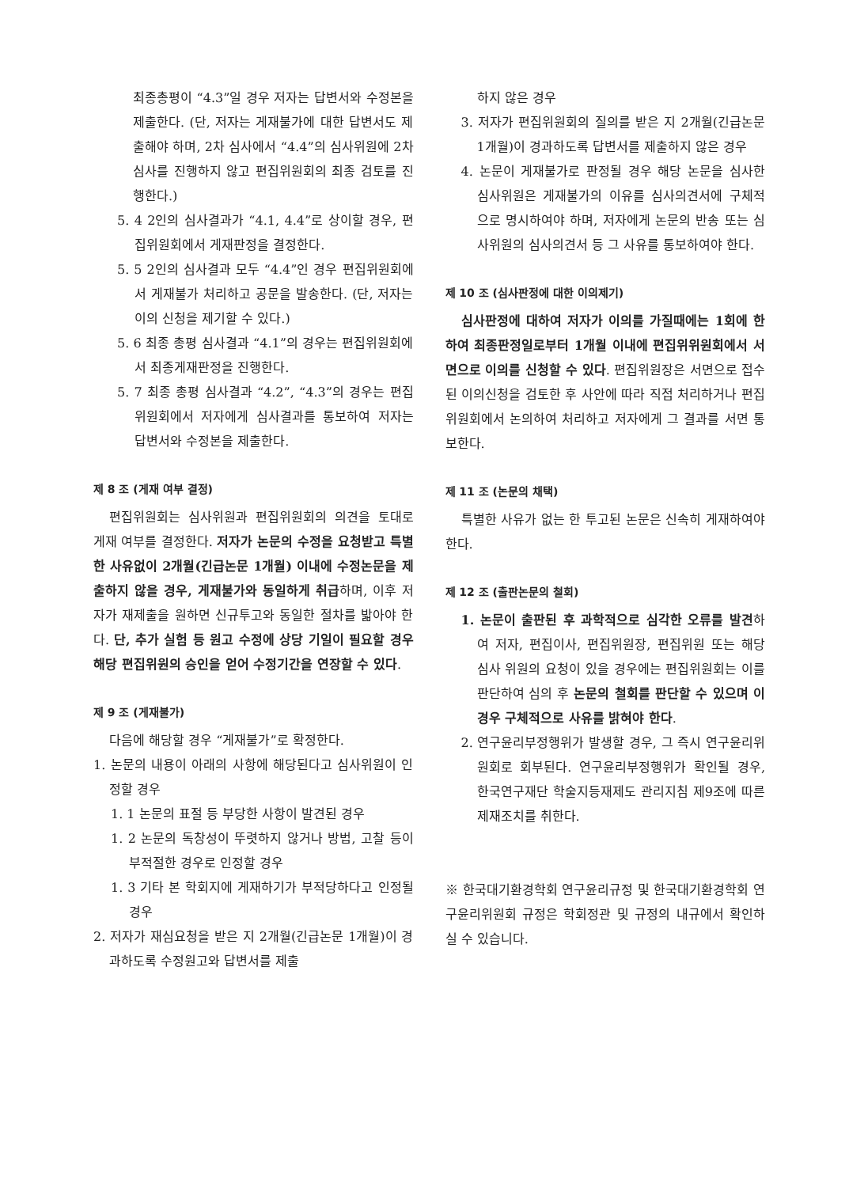최종총평이 “4.3”일 경우 저자는 답변서와 수정본을 제출한다. (단, 저자는 게재불가에 대한 답변서도 제출해야 하며, 2차 심사에서 “4.4”의 심사위원에 2차 심사를 진행하지 않고 편집위원회의 최종 검토를 진행한다.)
5. 4 2인의 심사결과가 “4.1, 4.4”로 상이할 경우, 편집위원회에서 게재판정을 결정한다.
5. 5 2인의 심사결과 모두 “4.4”인 경우 편집위원회에서 게재불가 처리하고 공문을 발송한다. (단, 저자는 이의 신청을 제기할 수 있다.)
5. 6 최종 총평 심사결과 “4.1”의 경우는 편집위원회에서 최종게재판정을 진행한다.
5. 7 최종 총평 심사결과 “4.2”, “4.3”의 경우는 편집위원회에서 저자에게 심사결과를 통보하여 저자는 답변서와 수정본을 제출한다.
제 8 조 (게재 여부 결정)
편집위원회는 심사위원과 편집위원회의 의견을 토대로 게재 여부를 결정한다. 저자가 논문의 수정을 요청받고 특별한 사유없이 2개월(긴급논문 1개월) 이내에 수정논문을 제출하지 않을 경우, 게재불가와 동일하게 취급하며, 이후 저자가 재제출을 원하면 신규투고와 동일한 절차를 밟아야 한다. 단, 추가 실험 등 원고 수정에 상당 기일이 필요할 경우 해당 편집위원의 승인을 얻어 수정기간을 연장할 수 있다.
제 9 조 (게재불가)
다음에 해당할 경우 “게재불가”로 확정한다.
1. 논문의 내용이 아래의 사항에 해당된다고 심사위원이 인정할 경우
1. 1 논문의 표절 등 부당한 사항이 발견된 경우
1. 2 논문의 독창성이 뚜렷하지 않거나 방법, 고찰 등이 부적절한 경우로 인정할 경우
1. 3 기타 본 학회지에 게재하기가 부적당하다고 인정될 경우
2. 저자가 재심요청을 받은 지 2개월(긴급논문 1개월)이 경과하도록 수정원고와 답변서를 제출
하지 않은 경우
3. 저자가 편집위원회의 질의를 받은 지 2개월(긴급논문 1개월)이 경과하도록 답변서를 제출하지 않은 경우
4. 논문이 게재불가로 판정될 경우 해당 논문을 심사한 심사위원은 게재불가의 이유를 심사의견서에 구체적으로 명시하여야 하며, 저자에게 논문의 반송 또는 심사위원의 심사의견서 등 그 사유를 통보하여야 한다.
제 10 조 (심사판정에 대한 이의제기)
심사판정에 대하여 저자가 이의를 가질때에는 1회에 한하여 최종판정일로부터 1개월 이내에 편집위위원회에서 서면으로 이의를 신청할 수 있다. 편집위원장은 서면으로 접수된 이의신청을 검토한 후 사안에 따라 직접 처리하거나 편집위원회에서 논의하여 처리하고 저자에게 그 결과를 서면 통보한다.
제 11 조 (논문의 채택)
특별한 사유가 없는 한 투고된 논문은 신속히 게재하여야 한다.
제 12 조 (출판논문의 철회)
1. 논문이 출판된 후 과학적으로 심각한 오류를 발견하여 저자, 편집이사, 편집위원장, 편집위원 또는 해당 심사 위원의 요청이 있을 경우에는 편집위원회는 이를 판단하여 심의 후 논문의 철회를 판단할 수 있으며 이 경우 구체적으로 사유를 밝혀야 한다.
2. 연구윤리부정행위가 발생할 경우, 그 즉시 연구윤리위원회로 회부된다. 연구윤리부정행위가 확인될 경우, 한국연구재단 학술지등재제도 관리지침 제9조에 따른 제재조치를 취한다.
※ 한국대기환경학회 연구윤리규정 및 한국대기환경학회 연구윤리위원회 규정은 학회정관 및 규정의 내규에서 확인하실 수 있습니다.